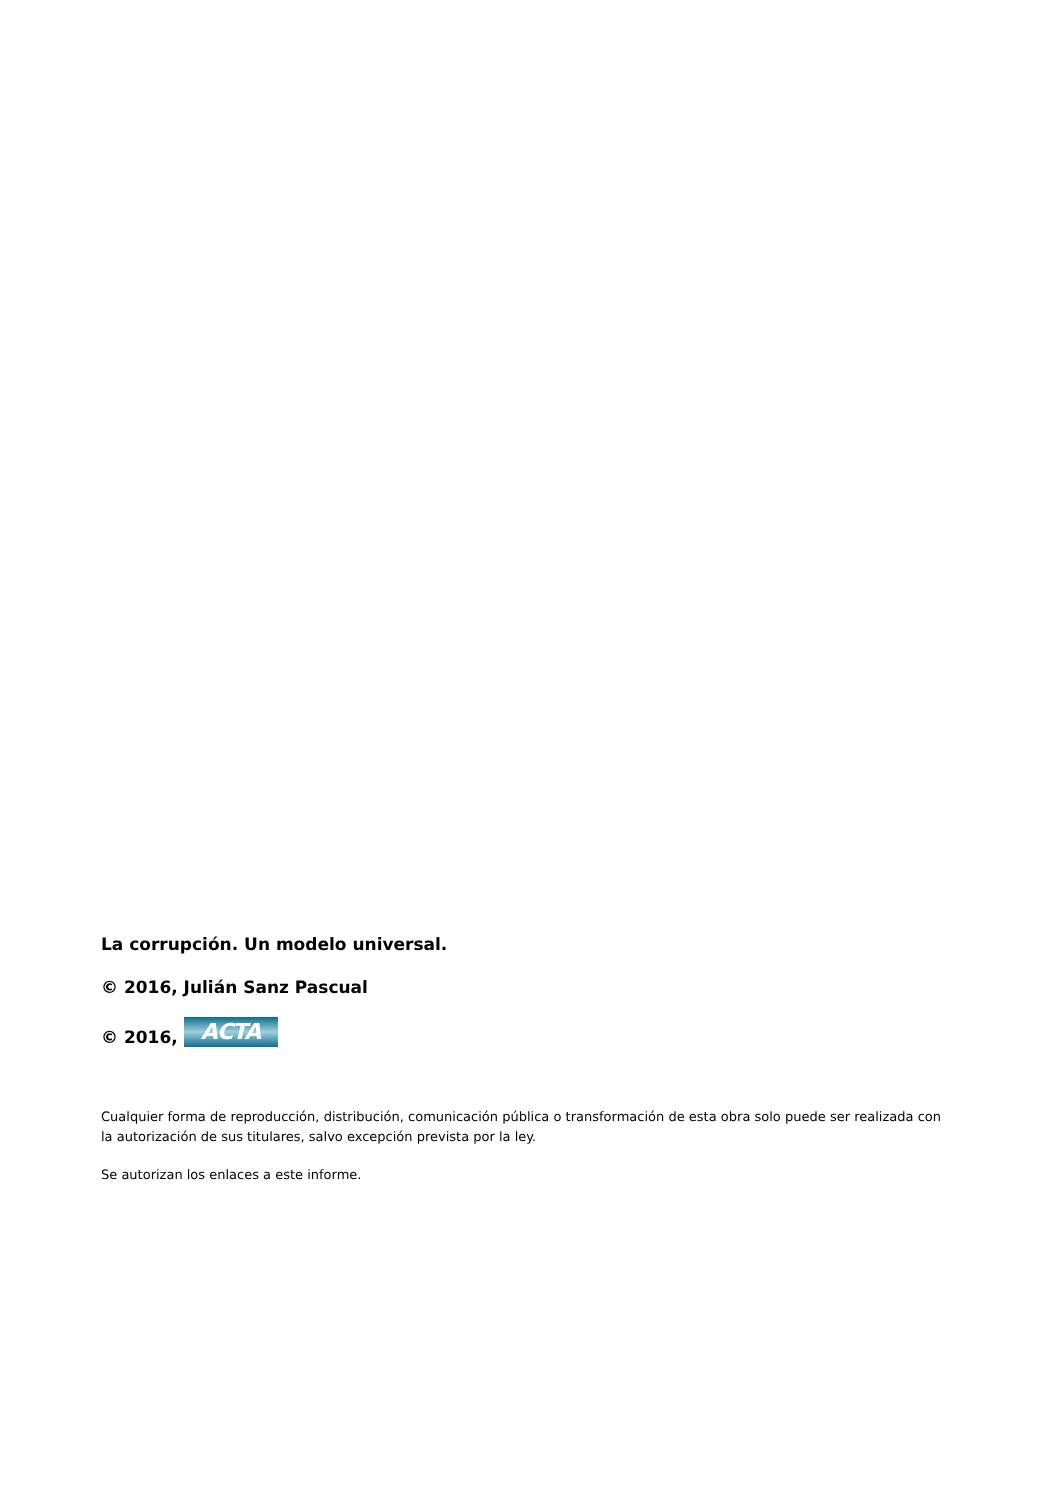La corrupción. Un modelo universal.
© 2016, Julián Sanz Pascual
© 2016, ACTA
Cualquier forma de reproducción, distribución, comunicación pública o transformación de esta obra solo puede ser realizada con la autorización de sus titulares, salvo excepción prevista por la ley.
Se autorizan los enlaces a este informe.